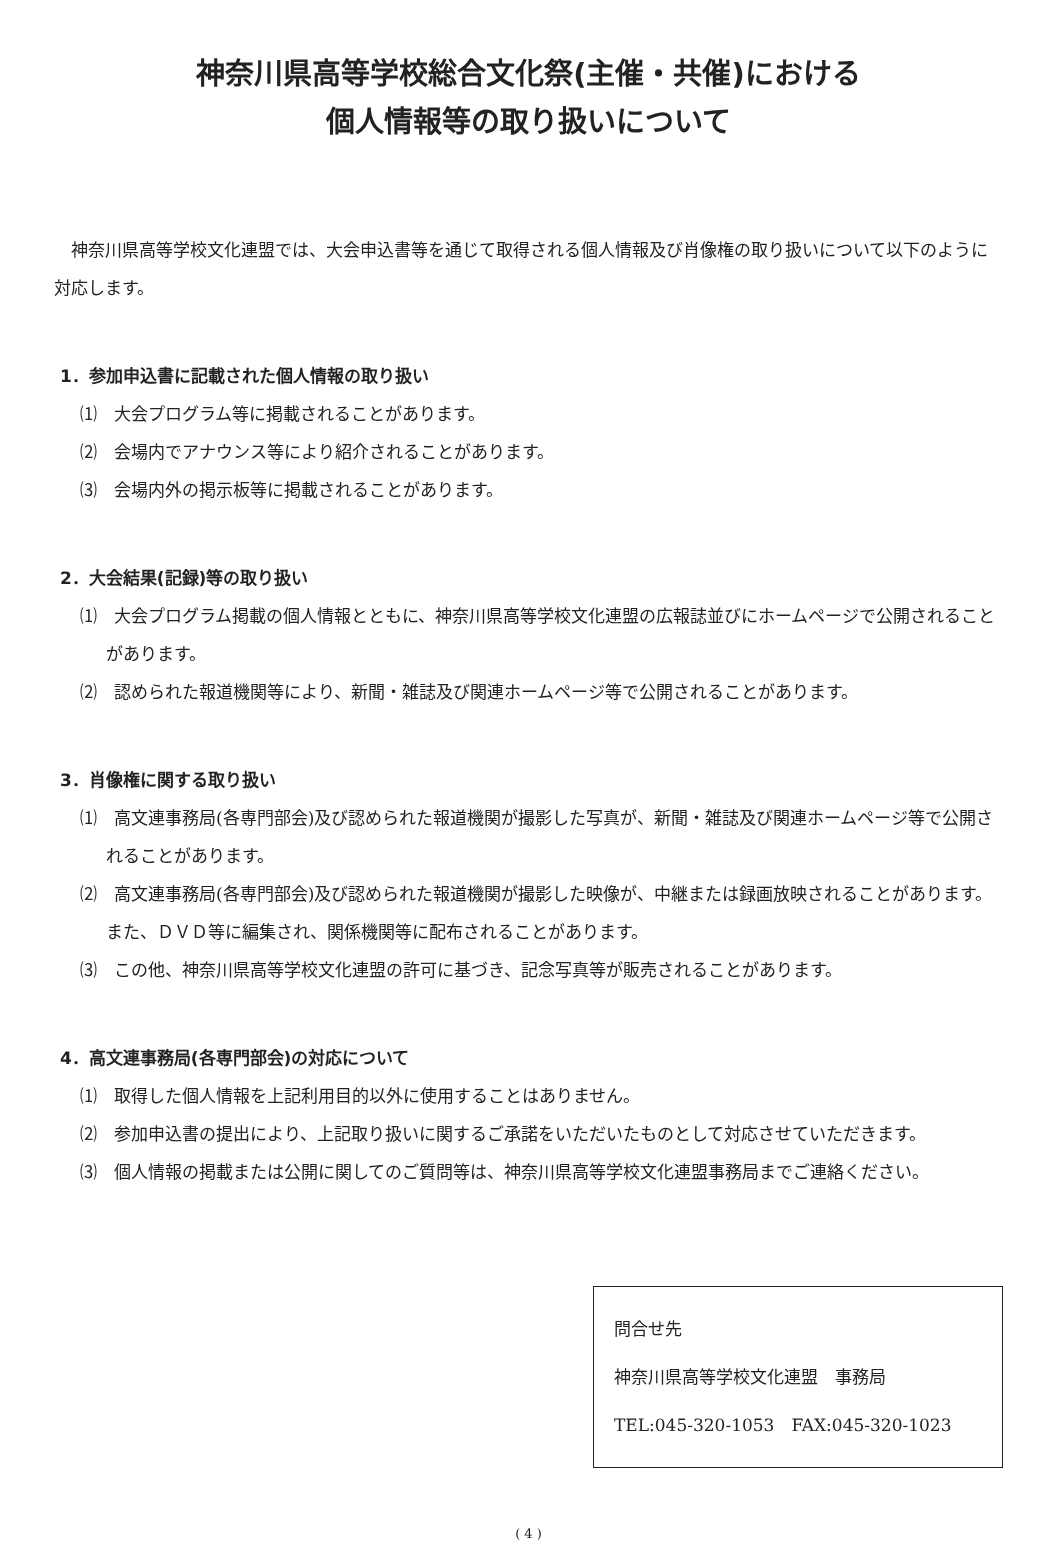神奈川県高等学校総合文化祭(主催・共催)における
個人情報等の取り扱いについて
神奈川県高等学校文化連盟では、大会申込書等を通じて取得される個人情報及び肖像権の取り扱いについて以下のように対応します。
1．参加申込書に記載された個人情報の取り扱い
⑴　大会プログラム等に掲載されることがあります。
⑵　会場内でアナウンス等により紹介されることがあります。
⑶　会場内外の掲示板等に掲載されることがあります。
2．大会結果(記録)等の取り扱い
⑴　大会プログラム掲載の個人情報とともに、神奈川県高等学校文化連盟の広報誌並びにホームページで公開されることがあります。
⑵　認められた報道機関等により、新聞・雑誌及び関連ホームページ等で公開されることがあります。
3．肖像権に関する取り扱い
⑴　高文連事務局(各専門部会)及び認められた報道機関が撮影した写真が、新聞・雑誌及び関連ホームページ等で公開されることがあります。
⑵　高文連事務局(各専門部会)及び認められた報道機関が撮影した映像が、中継または録画放映されることがあります。また、ＤＶＤ等に編集され、関係機関等に配布されることがあります。
⑶　この他、神奈川県高等学校文化連盟の許可に基づき、記念写真等が販売されることがあります。
4．高文連事務局(各専門部会)の対応について
⑴　取得した個人情報を上記利用目的以外に使用することはありません。
⑵　参加申込書の提出により、上記取り扱いに関するご承諾をいただいたものとして対応させていただきます。
⑶　個人情報の掲載または公開に関してのご質問等は、神奈川県高等学校文化連盟事務局までご連絡ください。
問合せ先
神奈川県高等学校文化連盟　事務局
TEL:045-320-1053　FAX:045-320-1023
( 4 )